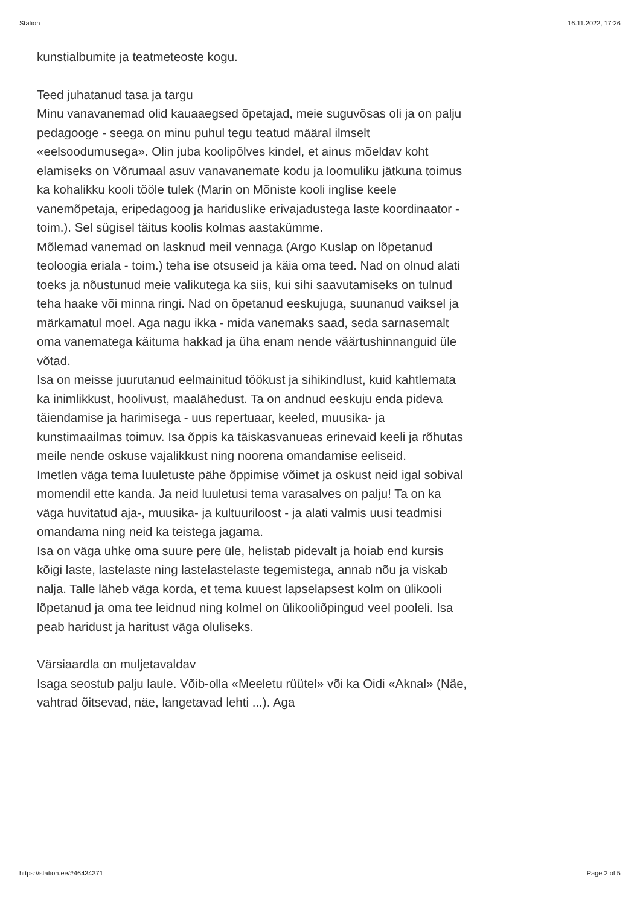Station 16.11.2022, 17:26
kunstialbumite ja teatmeteoste kogu.
Teed juhatanud tasa ja targu
Minu vanavanemad olid kauaaegsed õpetajad, meie suguvõsas oli ja on palju pedagooge - seega on minu puhul tegu teatud määral ilmselt «eelsoodumusega». Olin juba koolipõlves kindel, et ainus mõeldav koht elamiseks on Võrumaal asuv vanavanemate kodu ja loomuliku jätkuna toimus ka kohalikku kooli tööle tulek (Marin on Mõniste kooli inglise keele vanemõpetaja, eripedagoog ja hariduslike erivajadustega laste koordinaator - toim.). Sel sügisel täitus koolis kolmas aastakümme.
Mõlemad vanemad on lasknud meil vennaga (Argo Kuslap on lõpetanud teoloogia eriala - toim.) teha ise otsuseid ja käia oma teed. Nad on olnud alati toeks ja nõustunud meie valikutega ka siis, kui sihi saavutamiseks on tulnud teha haake või minna ringi. Nad on õpetanud eeskujuga, suunanud vaiksel ja märkamatul moel. Aga nagu ikka - mida vanemaks saad, seda sarnasemalt oma vanematega käituma hakkad ja üha enam nende väärtushinnanguid üle võtad.
Isa on meisse juurutanud eelmainitud töökust ja sihikindlust, kuid kahtlemata ka inimlikkust, hoolivust, maalähedust. Ta on andnud eeskuju enda pideva täiendamise ja harimisega - uus repertuaar, keeled, muusika- ja kunstimaailmas toimuv. Isa õppis ka täiskasvanueas erinevaid keeli ja rõhutas meile nende oskuse vajalikkust ning noorena omandamise eeliseid.
Imetlen väga tema luuletuste pähe õppimise võimet ja oskust neid igal sobival momendil ette kanda. Ja neid luuletusi tema varasalves on palju! Ta on ka väga huvitatud aja-, muusika- ja kultuuriloost - ja alati valmis uusi teadmisi omandama ning neid ka teistega jagama.
Isa on väga uhke oma suure pere üle, helistab pidevalt ja hoiab end kursis kõigi laste, lastelaste ning lastelastelaste tegemistega, annab nõu ja viskab nalja. Talle läheb väga korda, et tema kuuest lapselapsest kolm on ülikooli lõpetanud ja oma tee leidnud ning kolmel on ülikooliõpingud veel pooleli. Isa peab haridust ja haritust väga oluliseks.
Värsiaardla on muljetavaldav
Isaga seostub palju laule. Võib-olla «Meeletu rüütel» või ka Oidi «Aknal» (Näe, vahtrad õitsevad, näe, langetavad lehti ...). Aga
https://station.ee/#46434371 Page 2 of 5